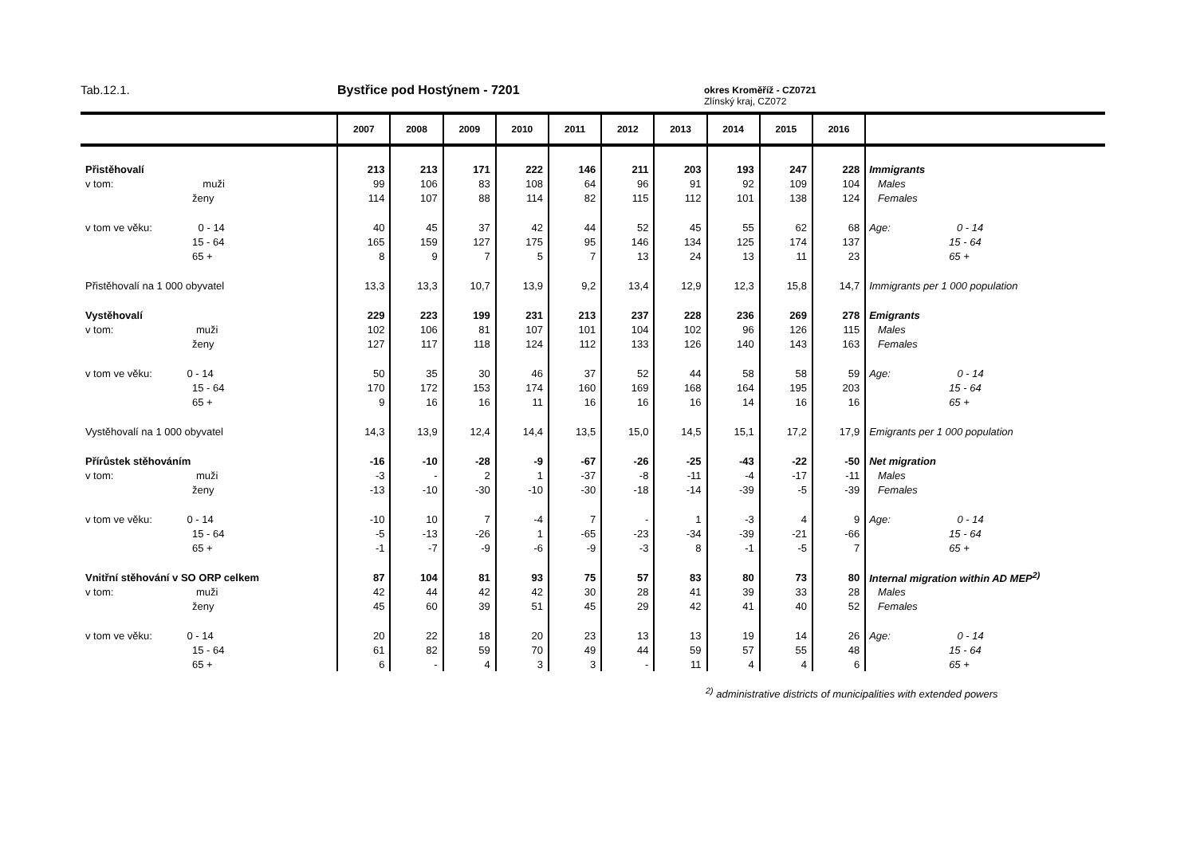Tab.12.1. Bystřice pod Hostýnem - 7201
okres Kroměříž - CZ0721
Zlínský kraj, CZ072
| | 2007 | 2008 | 2009 | 2010 | 2011 | 2012 | 2013 | 2014 | 2015 | 2016 | |
| --- | --- | --- | --- | --- | --- | --- | --- | --- | --- | --- | --- |
| Přistěhovalí | 213 | 213 | 171 | 222 | 146 | 211 | 203 | 193 | 247 | 228 | Immigrants |
| v tom: muži | 99 | 106 | 83 | 108 | 64 | 96 | 91 | 92 | 109 | 104 | Males |
| ženy | 114 | 107 | 88 | 114 | 82 | 115 | 112 | 101 | 138 | 124 | Females |
| v tom ve věku: 0 - 14 | 40 | 45 | 37 | 42 | 44 | 52 | 45 | 55 | 62 | 68 | Age: 0 - 14 |
| 15 - 64 | 165 | 159 | 127 | 175 | 95 | 146 | 134 | 125 | 174 | 137 | 15 - 64 |
| 65 + | 8 | 9 | 7 | 5 | 7 | 13 | 24 | 13 | 11 | 23 | 65 + |
| Přistěhovalí na 1 000 obyvatel | 13,3 | 13,3 | 10,7 | 13,9 | 9,2 | 13,4 | 12,9 | 12,3 | 15,8 | 14,7 | Immigrants per 1 000 population |
| Vystěhovalí | 229 | 223 | 199 | 231 | 213 | 237 | 228 | 236 | 269 | 278 | Emigrants |
| v tom: muži | 102 | 106 | 81 | 107 | 101 | 104 | 102 | 96 | 126 | 115 | Males |
| ženy | 127 | 117 | 118 | 124 | 112 | 133 | 126 | 140 | 143 | 163 | Females |
| v tom ve věku: 0 - 14 | 50 | 35 | 30 | 46 | 37 | 52 | 44 | 58 | 58 | 59 | Age: 0 - 14 |
| 15 - 64 | 170 | 172 | 153 | 174 | 160 | 169 | 168 | 164 | 195 | 203 | 15 - 64 |
| 65 + | 9 | 16 | 16 | 11 | 16 | 16 | 16 | 14 | 16 | 16 | 65 + |
| Vystěhovalí na 1 000 obyvatel | 14,3 | 13,9 | 12,4 | 14,4 | 13,5 | 15,0 | 14,5 | 15,1 | 17,2 | 17,9 | Emigrants per 1 000 population |
| Přírůstek stěhováním | -16 | -10 | -28 | -9 | -67 | -26 | -25 | -43 | -22 | -50 | Net migration |
| v tom: muži | -3 | - | 2 | 1 | -37 | -8 | -11 | -4 | -17 | -11 | Males |
| ženy | -13 | -10 | -30 | -10 | -30 | -18 | -14 | -39 | -5 | -39 | Females |
| v tom ve věku: 0 - 14 | -10 | 10 | 7 | -4 | 7 | - | 1 | -3 | 4 | 9 | Age: 0 - 14 |
| 15 - 64 | -5 | -13 | -26 | 1 | -65 | -23 | -34 | -39 | -21 | -66 | 15 - 64 |
| 65 + | -1 | -7 | -9 | -6 | -9 | -3 | 8 | -1 | -5 | 7 | 65 + |
| Vnitřní stěhování v SO ORP celkem | 87 | 104 | 81 | 93 | 75 | 57 | 83 | 80 | 73 | 80 | Internal migration within AD MEP<sup>2)</sup> |
| v tom: muži | 42 | 44 | 42 | 42 | 30 | 28 | 41 | 39 | 33 | 28 | Males |
| ženy | 45 | 60 | 39 | 51 | 45 | 29 | 42 | 41 | 40 | 52 | Females |
| v tom ve věku: 0 - 14 | 20 | 22 | 18 | 20 | 23 | 13 | 13 | 19 | 14 | 26 | Age: 0 - 14 |
| 15 - 64 | 61 | 82 | 59 | 70 | 49 | 44 | 59 | 57 | 55 | 48 | 15 - 64 |
| 65 + | 6 | - | 4 | 3 | 3 | - | 11 | 4 | 4 | 6 | 65 + |
<sup>2)</sup> administrative districts of municipalities with extended powers